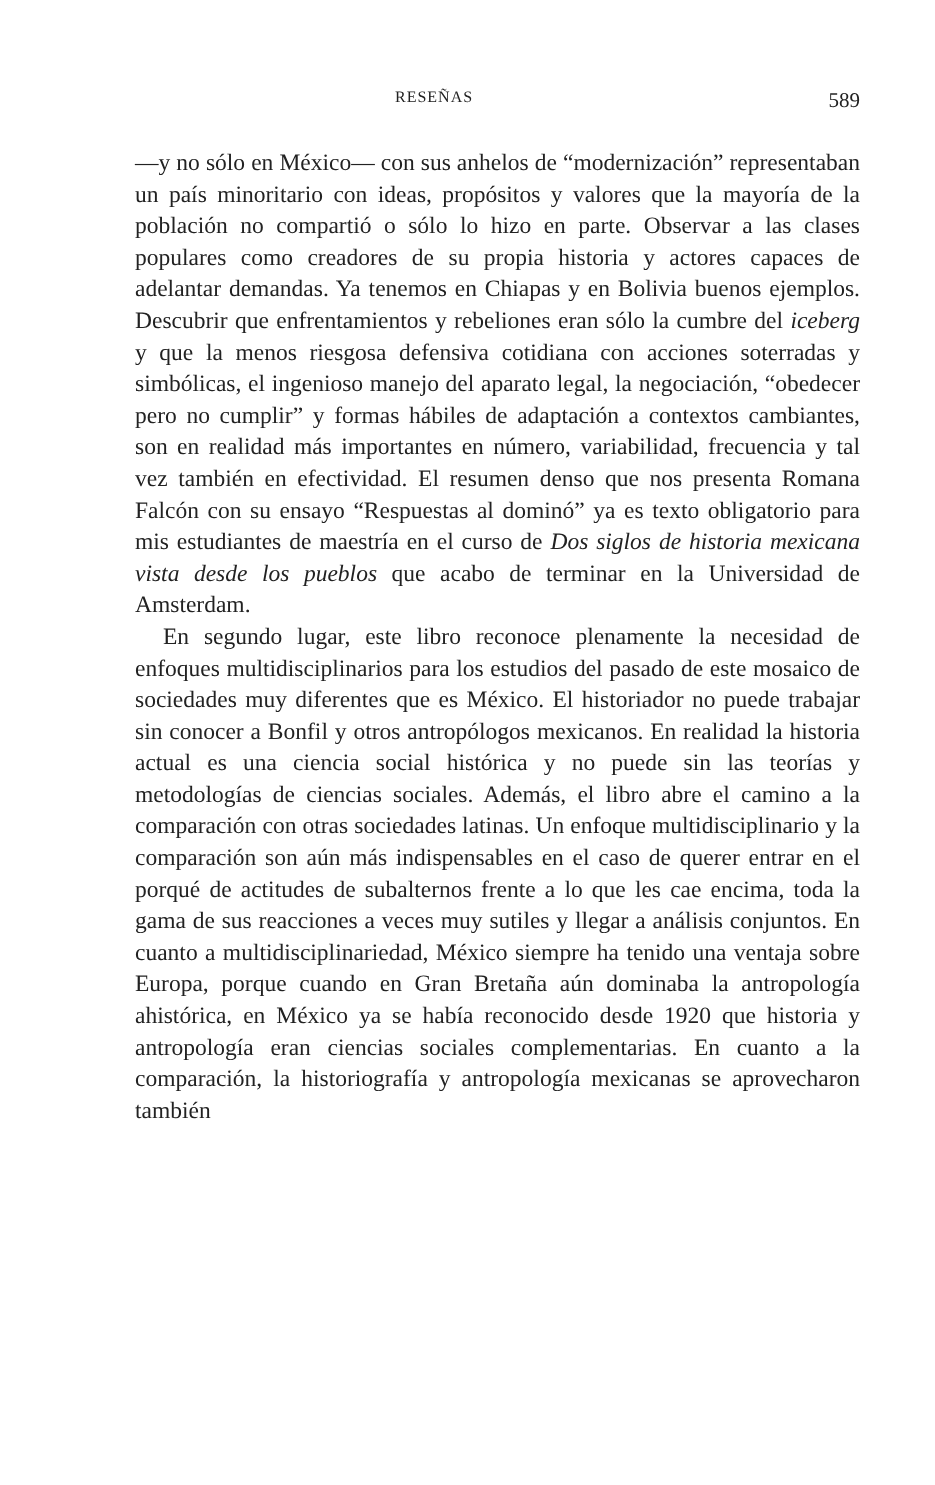RESEÑAS 589
—y no sólo en México— con sus anhelos de “modernización” representaban un país minoritario con ideas, propósitos y valores que la mayoría de la población no compartió o sólo lo hizo en parte. Observar a las clases populares como creadores de su propia historia y actores capaces de adelantar demandas. Ya tenemos en Chiapas y en Bolivia buenos ejemplos. Descubrir que enfrenta­mientos y rebeliones eran sólo la cumbre del iceberg y que la menos riesgosa defensiva cotidiana con acciones soterradas y simbólicas, el ingenioso manejo del aparato legal, la negociación, “obedecer pero no cumplir” y formas hábiles de adaptación a contextos cam­biantes, son en realidad más importantes en número, variabilidad, frecuencia y tal vez también en efectividad. El resumen denso que nos presenta Romana Falcón con su ensayo “Respuestas al domi­nó” ya es texto obligatorio para mis estudiantes de maestría en el curso de Dos siglos de historia mexicana vista desde los pueblos que acabo de terminar en la Universidad de Amsterdam.
En segundo lugar, este libro reconoce plenamente la necesidad de enfoques multidisciplinarios para los estudios del pasado de este mosaico de sociedades muy diferentes que es México. El historia­dor no puede trabajar sin conocer a Bonfil y otros antropólogos mexicanos. En realidad la historia actual es una ciencia social histórica y no puede sin las teorías y metodologías de ciencias sociales. Además, el libro abre el camino a la comparación con otras sociedades latinas. Un enfoque multidisciplinario y la com­paración son aún más indispensables en el caso de querer entrar en el porqué de actitudes de subalternos frente a lo que les cae en­cima, toda la gama de sus reacciones a veces muy sutiles y llegar a análisis conjuntos. En cuanto a multidisciplinariedad, México siempre ha tenido una ventaja sobre Europa, porque cuando en Gran Bretaña aún dominaba la antropología ahistórica, en México ya se había reconocido desde 1920 que historia y antropología eran ciencias sociales complementarias. En cuanto a la comparación, la historiografía y antropología mexicanas se aprovecharon también